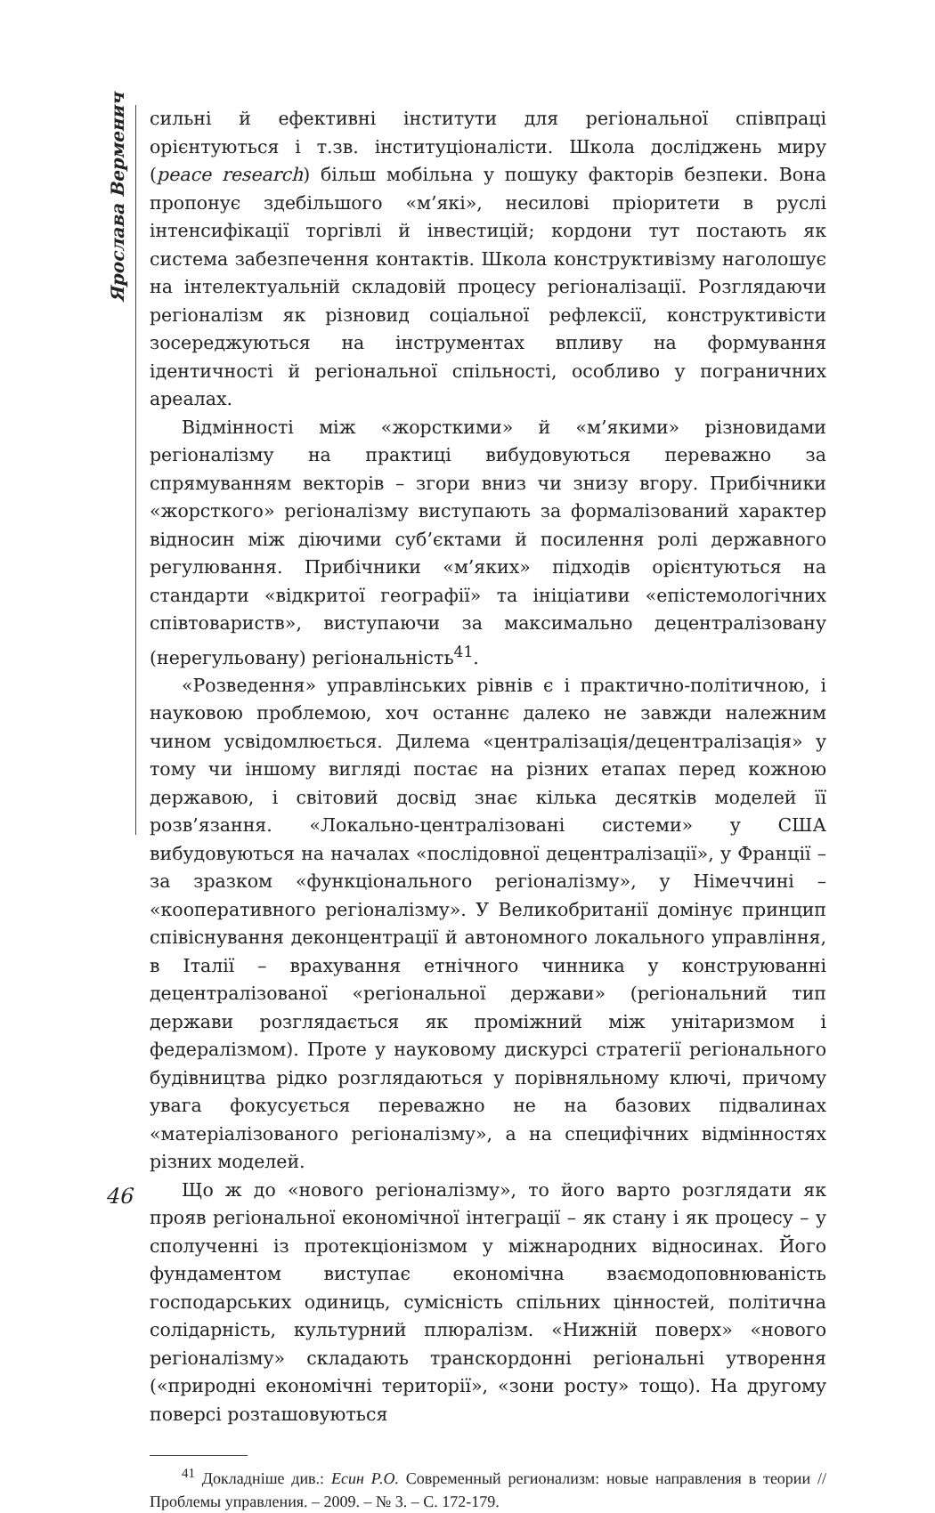Ярослава Верменич
сильні й ефективні інститути для регіональної співпраці орієнтуються і т.зв. інституціоналісти. Школа досліджень миру (peace research) більш мобільна у пошуку факторів безпеки. Вона пропонує здебільшого «м’які», несилові пріоритети в руслі інтенсифікації торгівлі й інвестицій; кордони тут постають як система забезпечення контактів. Школа конструктивізму наголошує на інтелектуальній складовій процесу регіоналізації. Розглядаючи регіоналізм як різновид соціальної рефлексії, конструктивісти зосереджуються на інструментах впливу на формування ідентичності й регіональної спільності, особливо у пограничних ареалах.
Відмінності між «жорсткими» й «м’якими» різновидами регіоналізму на практиці вибудовуються переважно за спрямуванням векторів – згори вниз чи знизу вгору. Прибічники «жорсткого» регіоналізму виступають за формалізований характер відносин між діючими суб’єктами й посилення ролі державного регулювання. Прибічники «м’яких» підходів орієнтуються на стандарти «відкритої географії» та ініціативи «епістемологічних співтовариств», виступаючи за максимально децентралізовану (нерегульовану) регіональність<sup>41</sup>.
«Розведення» управлінських рівнів є і практично-політичною, і науковою проблемою, хоч останнє далеко не завжди належним чином усвідомлюється. Дилема «централізація/децентралізація» у тому чи іншому вигляді постає на різних етапах перед кожною державою, і світовий досвід знає кілька десятків моделей її розв’язання. «Локально-централізовані системи» у США вибудовуються на началах «послідовної децентралізації», у Франції – за зразком «функціонального регіоналізму», у Німеччині – «кооперативного регіоналізму». У Великобританії домінує принцип співіснування деконцентрації й автономного локального управління, в Італії – врахування етнічного чинника у конструюванні децентралізованої «регіональної держави» (регіональний тип держави розглядається як проміжний між унітаризмом і федералізмом). Проте у науковому дискурсі стратегії регіонального будівництва рідко розглядаються у порівняльному ключі, причому увага фокусується переважно не на базових підвалинах «матеріалізованого регіоналізму», а на специфічних відмінностях різних моделей.
Що ж до «нового регіоналізму», то його варто розглядати як прояв регіональної економічної інтеграції – як стану і як процесу – у сполученні із протекціонізмом у міжнародних відносинах. Його фундаментом виступає економічна взаємодоповнюваність господарських одиниць, сумісність спільних цінностей, політична солідарність, культурний плюралізм. «Нижній поверх» «нового регіоналізму» складають транскордонні регіональні утворення («природні економічні території», «зони росту» тощо). На другому поверсі розташовуються
<sup>41</sup> Докладніше див.: Есин Р.О. Современный регионализм: новые направления в теории // Проблемы управления. – 2009. – № 3. – С. 172-179.
46